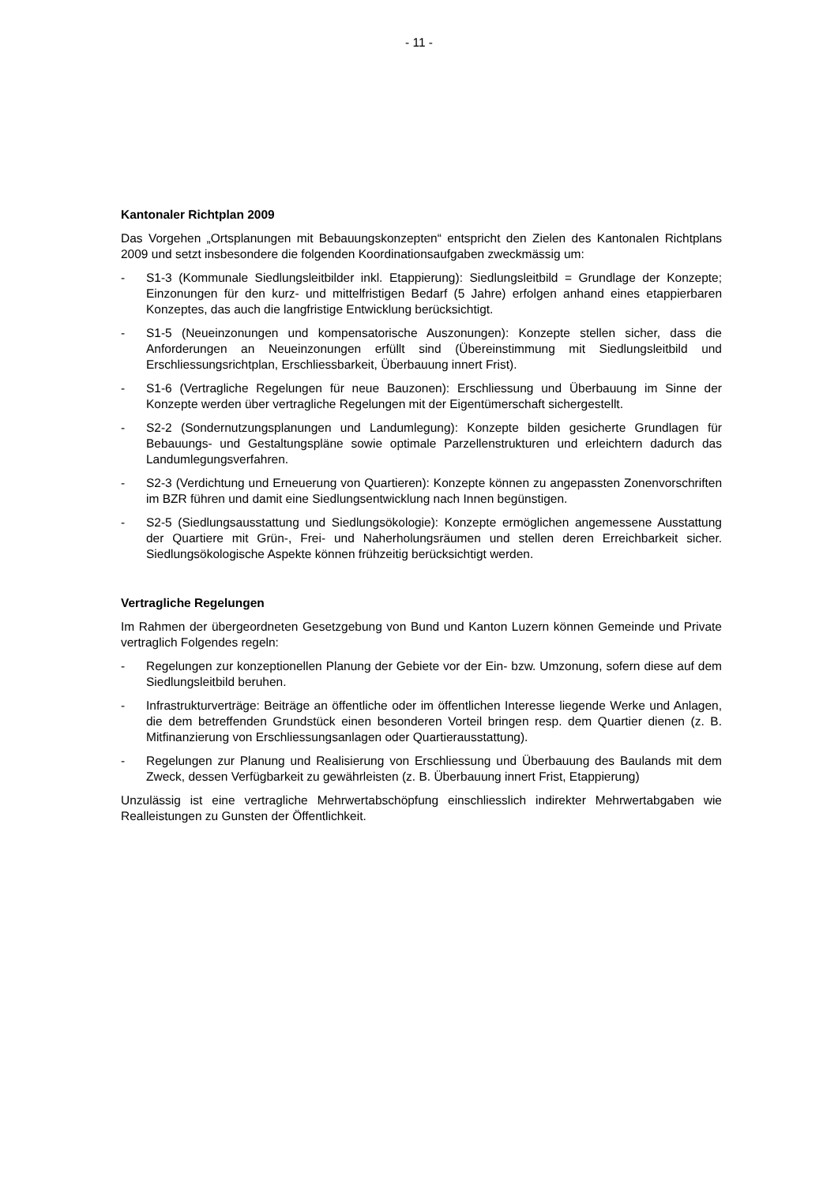- 11 -
Kantonaler Richtplan 2009
Das Vorgehen „Ortsplanungen mit Bebauungskonzepten“ entspricht den Zielen des Kantonalen Richtplans 2009 und setzt insbesondere die folgenden Koordinationsaufgaben zweckmässig um:
- S1-3 (Kommunale Siedlungsleitbilder inkl. Etappierung): Siedlungsleitbild = Grundlage der Konzepte; Einzonungen für den kurz- und mittelfristigen Bedarf (5 Jahre) erfolgen anhand eines etappierbaren Konzeptes, das auch die langfristige Entwicklung berücksichtigt.
- S1-5 (Neueinzonungen und kompensatorische Auszonungen): Konzepte stellen sicher, dass die Anforderungen an Neueinzonungen erfüllt sind (Übereinstimmung mit Siedlungsleitbild und Erschliessungsrichtplan, Erschliessbarkeit, Überbauung innert Frist).
- S1-6 (Vertragliche Regelungen für neue Bauzonen): Erschliessung und Überbauung im Sinne der Konzepte werden über vertragliche Regelungen mit der Eigentümerschaft sichergestellt.
- S2-2 (Sondernutzungsplanungen und Landumlegung): Konzepte bilden gesicherte Grundlagen für Bebauungs- und Gestaltungspläne sowie optimale Parzellenstrukturen und erleichtern dadurch das Landumlegungsverfahren.
- S2-3 (Verdichtung und Erneuerung von Quartieren): Konzepte können zu angepassten Zonenvorschriften im BZR führen und damit eine Siedlungsentwicklung nach Innen begünstigen.
- S2-5 (Siedlungsausstattung und Siedlungsökologie): Konzepte ermöglichen angemessene Ausstattung der Quartiere mit Grün-, Frei- und Naherholungsräumen und stellen deren Erreichbarkeit sicher. Siedlungsökologische Aspekte können frühzeitig berücksichtigt werden.
Vertragliche Regelungen
Im Rahmen der übergeordneten Gesetzgebung von Bund und Kanton Luzern können Gemeinde und Private vertraglich Folgendes regeln:
- Regelungen zur konzeptionellen Planung der Gebiete vor der Ein- bzw. Umzonung, sofern diese auf dem Siedlungsleitbild beruhen.
- Infrastrukturverträge: Beiträge an öffentliche oder im öffentlichen Interesse liegende Werke und Anlagen, die dem betreffenden Grundstück einen besonderen Vorteil bringen resp. dem Quartier dienen (z. B. Mitfinanzierung von Erschliessungsanlagen oder Quartierausstattung).
- Regelungen zur Planung und Realisierung von Erschliessung und Überbauung des Baulands mit dem Zweck, dessen Verfügbarkeit zu gewährleisten (z. B. Überbauung innert Frist, Etappierung)
Unzulässig ist eine vertragliche Mehrwertabschöpfung einschliesslich indirekter Mehrwertabgaben wie Realleistungen zu Gunsten der Öffentlichkeit.